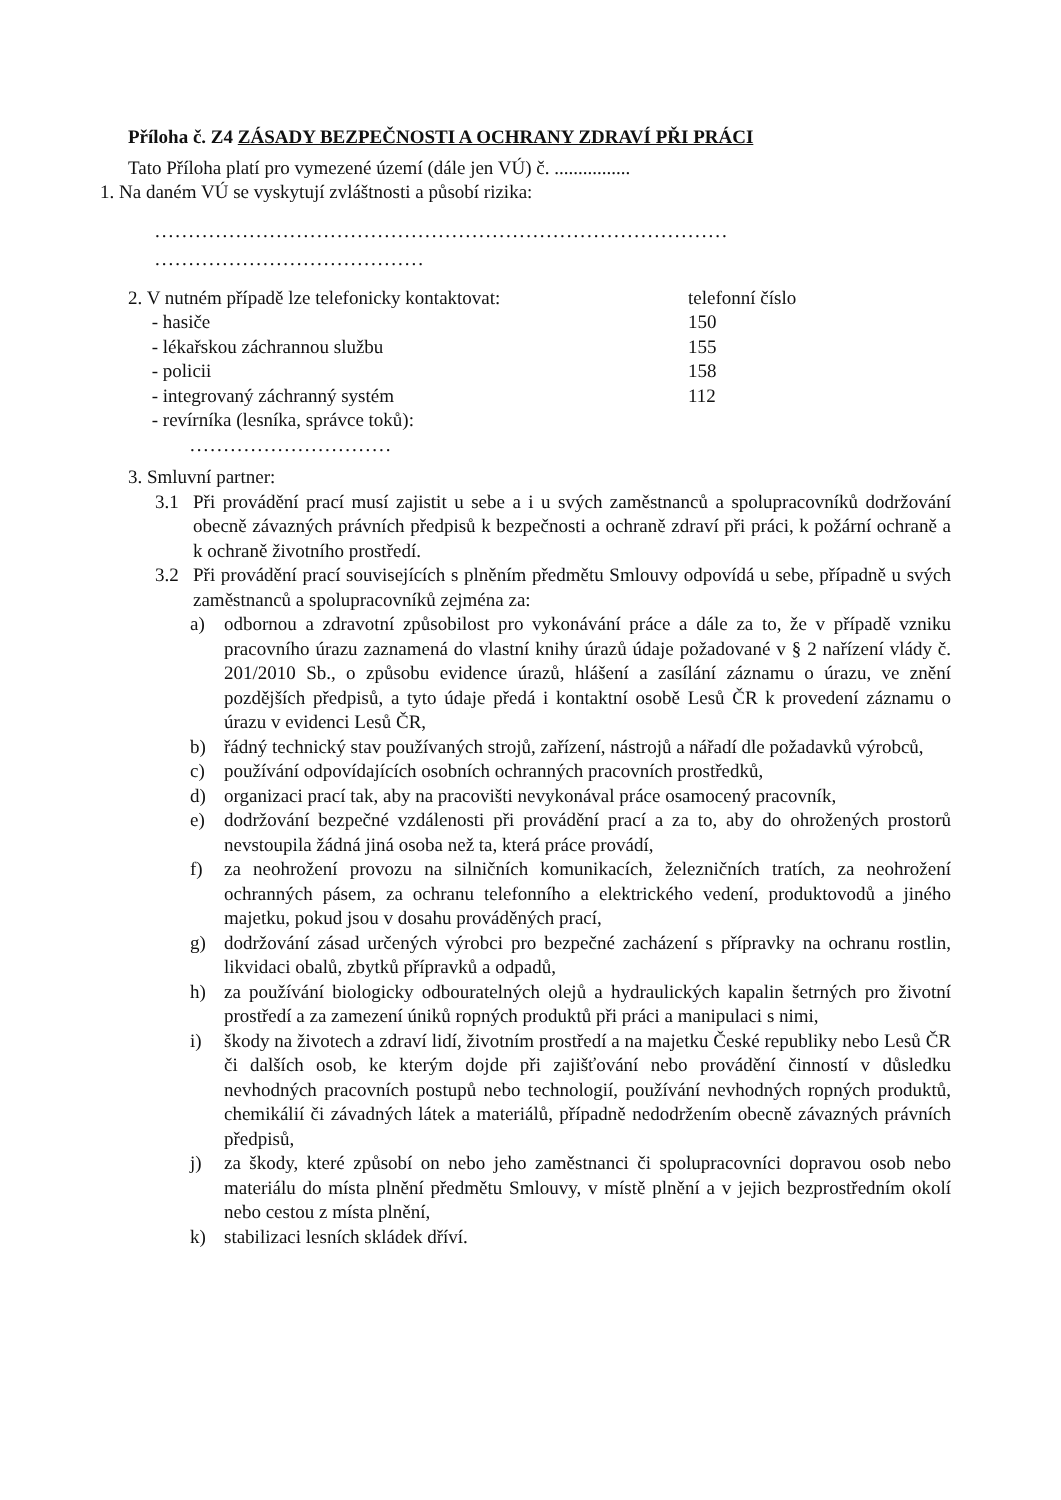Příloha č. Z4 ZÁSADY BEZPEČNOSTI A OCHRANY ZDRAVÍ PŘI PRÁCI
Tato Příloha platí pro vymezené území (dále jen VÚ) č. ................
1. Na daném VÚ se vyskytují zvláštnosti a působí rizika:
.....................................................................................
........................................
| 2. V nutném případě lze telefonicky kontaktovat: | telefonní číslo |
| - hasiče | 150 |
| - lékařskou záchrannou službu | 155 |
| - policii | 158 |
| - integrovaný záchranný systém | 112 |
| - revírníka (lesníka, správce toků): | |
..............................
3. Smluvní partner:
3.1 Při provádění prací musí zajistit u sebe a i u svých zaměstnanců a spolupracovníků dodržování obecně závazných právních předpisů k bezpečnosti a ochraně zdraví při práci, k požární ochraně a k ochraně životního prostředí.
3.2 Při provádění prací souvisejících s plněním předmětu Smlouvy odpovídá u sebe, případně u svých zaměstnanců a spolupracovníků zejména za:
a) odbornou a zdravotní způsobilost pro vykonávání práce a dále za to, že v případě vzniku pracovního úrazu zaznamená do vlastní knihy úrazů údaje požadované v § 2 nařízení vlády č. 201/2010 Sb., o způsobu evidence úrazů, hlášení a zasílání záznamu o úrazu, ve znění pozdějších předpisů, a tyto údaje předá i kontaktní osobě Lesů ČR k provedení záznamu o úrazu v evidenci Lesů ČR,
b) řádný technický stav používaných strojů, zařízení, nástrojů a nářadí dle požadavků výrobců,
c) používání odpovídajících osobních ochranných pracovních prostředků,
d) organizaci prací tak, aby na pracovišti nevykonával práce osamocený pracovník,
e) dodržování bezpečné vzdálenosti při provádění prací a za to, aby do ohrožených prostorů nevstoupila žádná jiná osoba než ta, která práce provádí,
f) za neohrožení provozu na silničních komunikacích, železničních tratích, za neohrožení ochranných pásem, za ochranu telefonního a elektrického vedení, produktovodů a jiného majetku, pokud jsou v dosahu prováděných prací,
g) dodržování zásad určených výrobci pro bezpečné zacházení s přípravky na ochranu rostlin, likvidaci obalů, zbytků přípravků a odpadů,
h) za používání biologicky odbouratelných olejů a hydraulických kapalin šetrných pro životní prostředí a za zamezení úniků ropných produktů při práci a manipulaci s nimi,
i) škody na životech a zdraví lidí, životním prostředí a na majetku České republiky nebo Lesů ČR či dalších osob, ke kterým dojde při zajišťování nebo provádění činností v důsledku nevhodných pracovních postupů nebo technologií, používání nevhodných ropných produktů, chemikálií či závadných látek a materiálů, případně nedodržením obecně závazných právních předpisů,
j) za škody, které způsobí on nebo jeho zaměstnanci či spolupracovníci dopravou osob nebo materiálu do místa plnění předmětu Smlouvy, v místě plnění a v jejich bezprostředním okolí nebo cestou z místa plnění,
k) stabilizaci lesních skládek dříví.